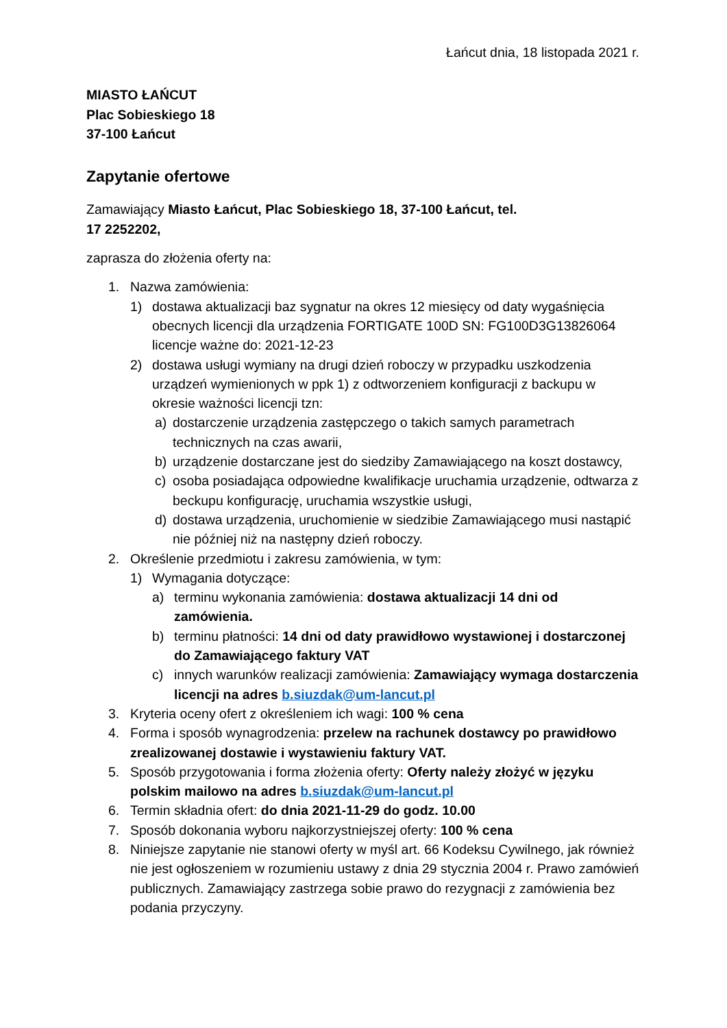Łańcut dnia, 18 listopada 2021 r.
MIASTO ŁAŃCUT
Plac Sobieskiego 18
37-100 Łańcut
Zapytanie ofertowe
Zamawiający Miasto Łańcut, Plac Sobieskiego 18, 37-100 Łańcut, tel.
17 2252202,
zaprasza do złożenia oferty na:
1. Nazwa zamówienia:
1) dostawa aktualizacji baz sygnatur na okres 12 miesięcy od daty wygaśnięcia obecnych licencji dla urządzenia FORTIGATE 100D SN: FG100D3G13826064 licencje ważne do: 2021-12-23
2) dostawa usługi wymiany na drugi dzień roboczy w przypadku uszkodzenia urządzeń wymienionych w ppk 1) z odtworzeniem konfiguracji z backupu w okresie ważności licencji tzn:
a) dostarczenie urządzenia zastępczego o takich samych parametrach technicznych na czas awarii,
b) urządzenie dostarczane jest do siedziby Zamawiającego na koszt dostawcy,
c) osoba posiadająca odpowiedne kwalifikacje uruchamia urządzenie, odtwarza z beckupu konfigurację, uruchamia wszystkie usługi,
d) dostawa urządzenia, uruchomienie w siedzibie Zamawiającego musi nastąpić nie później niż na następny dzień roboczy.
2. Określenie przedmiotu i zakresu zamówienia, w tym:
1) Wymagania dotyczące:
a) terminu wykonania zamówienia: dostawa aktualizacji 14 dni od zamówienia.
b) terminu płatności: 14 dni od daty prawidłowo wystawionej i dostarczonej do Zamawiającego faktury VAT
c) innych warunków realizacji zamówienia: Zamawiający wymaga dostarczenia licencji na adres b.siuzdak@um-lancut.pl
3. Kryteria oceny ofert z określeniem ich wagi: 100 % cena
4. Forma i sposób wynagrodzenia: przelew na rachunek dostawcy po prawidłowo zrealizowanej dostawie i wystawieniu faktury VAT.
5. Sposób przygotowania i forma złożenia oferty: Oferty należy złożyć w języku polskim mailowo na adres b.siuzdak@um-lancut.pl
6. Termin składnia ofert: do dnia 2021-11-29 do godz. 10.00
7. Sposób dokonania wyboru najkorzystniejszej oferty: 100 % cena
8. Niniejsze zapytanie nie stanowi oferty w myśl art. 66 Kodeksu Cywilnego, jak również nie jest ogłoszeniem w rozumieniu ustawy z dnia 29 stycznia 2004 r. Prawo zamówień publicznych. Zamawiający zastrzega sobie prawo do rezygnacji z zamówienia bez podania przyczyny.